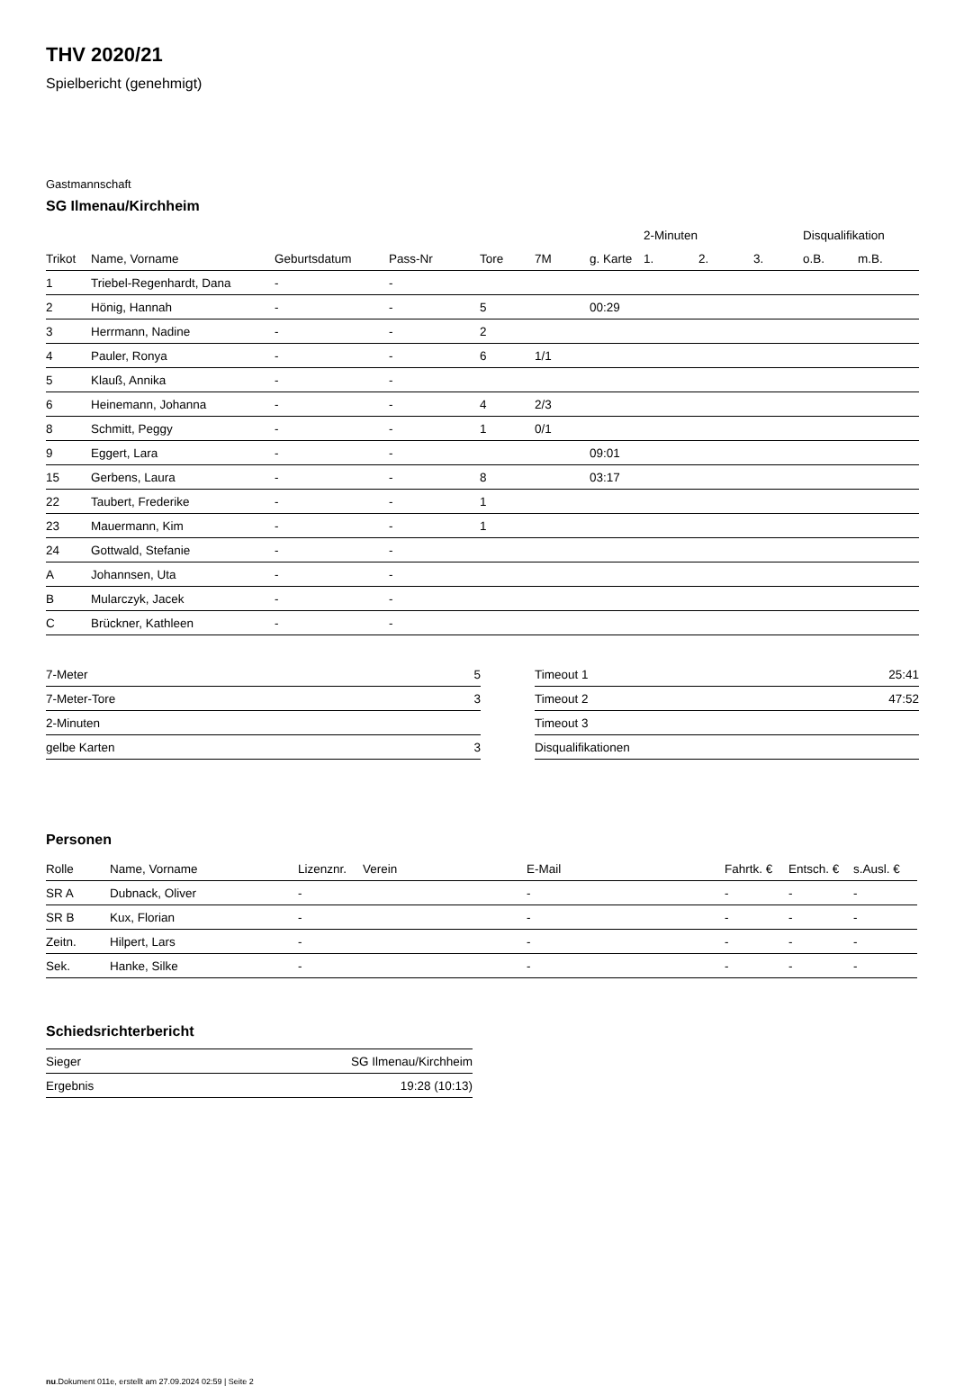THV 2020/21
Spielbericht (genehmigt)
Gastmannschaft
SG Ilmenau/Kirchheim
| | | | | | | | 2-Minuten | | | Disqualifikation | |
| --- | --- | --- | --- | --- | --- | --- | --- | --- | --- | --- | --- |
| Trikot | Name, Vorname | Geburtsdatum | Pass-Nr | Tore | 7M | g. Karte | 1. | 2. | 3. | o.B. | m.B. |
| 1 | Triebel-Regenhardt, Dana | - | - | | | | | | | | |
| 2 | Hönig, Hannah | - | - | 5 | | 00:29 | | | | | |
| 3 | Herrmann, Nadine | - | - | 2 | | | | | | | |
| 4 | Pauler, Ronya | - | - | 6 | 1/1 | | | | | | |
| 5 | Klauß, Annika | - | - | | | | | | | | |
| 6 | Heinemann, Johanna | - | - | 4 | 2/3 | | | | | | |
| 8 | Schmitt, Peggy | - | - | 1 | 0/1 | | | | | | |
| 9 | Eggert, Lara | - | - | | | 09:01 | | | | | |
| 15 | Gerbens, Laura | - | - | 8 | | 03:17 | | | | | |
| 22 | Taubert, Frederike | - | - | 1 | | | | | | | |
| 23 | Mauermann, Kim | - | - | 1 | | | | | | | |
| 24 | Gottwald, Stefanie | - | - | | | | | | | | |
| A | Johannsen, Uta | - | - | | | | | | | | |
| B | Mularczyk, Jacek | - | - | | | | | | | | |
| C | Brückner, Kathleen | - | - | | | | | | | | |
| 7-Meter | 5 |
| 7-Meter-Tore | 3 |
| 2-Minuten | |
| gelbe Karten | 3 |
| Timeout 1 | 25:41 |
| Timeout 2 | 47:52 |
| Timeout 3 | |
| Disqualifikationen | |
Personen
| Rolle | Name, Vorname | Lizenznr. | Verein | E-Mail | Fahrtk. € | Entsch. € | s.Ausl. € |
| --- | --- | --- | --- | --- | --- | --- | --- |
| SR A | Dubnack, Oliver | - | | - | - | - | - |
| SR B | Kux, Florian | - | | - | - | - | - |
| Zeitn. | Hilpert, Lars | - | | - | - | - | - |
| Sek. | Hanke, Silke | - | | - | - | - | - |
Schiedsrichterbericht
| Sieger | SG Ilmenau/Kirchheim |
| Ergebnis | 19:28 (10:13) |
nu.Dokument 011e, erstellt am 27.09.2024 02:59 | Seite 2